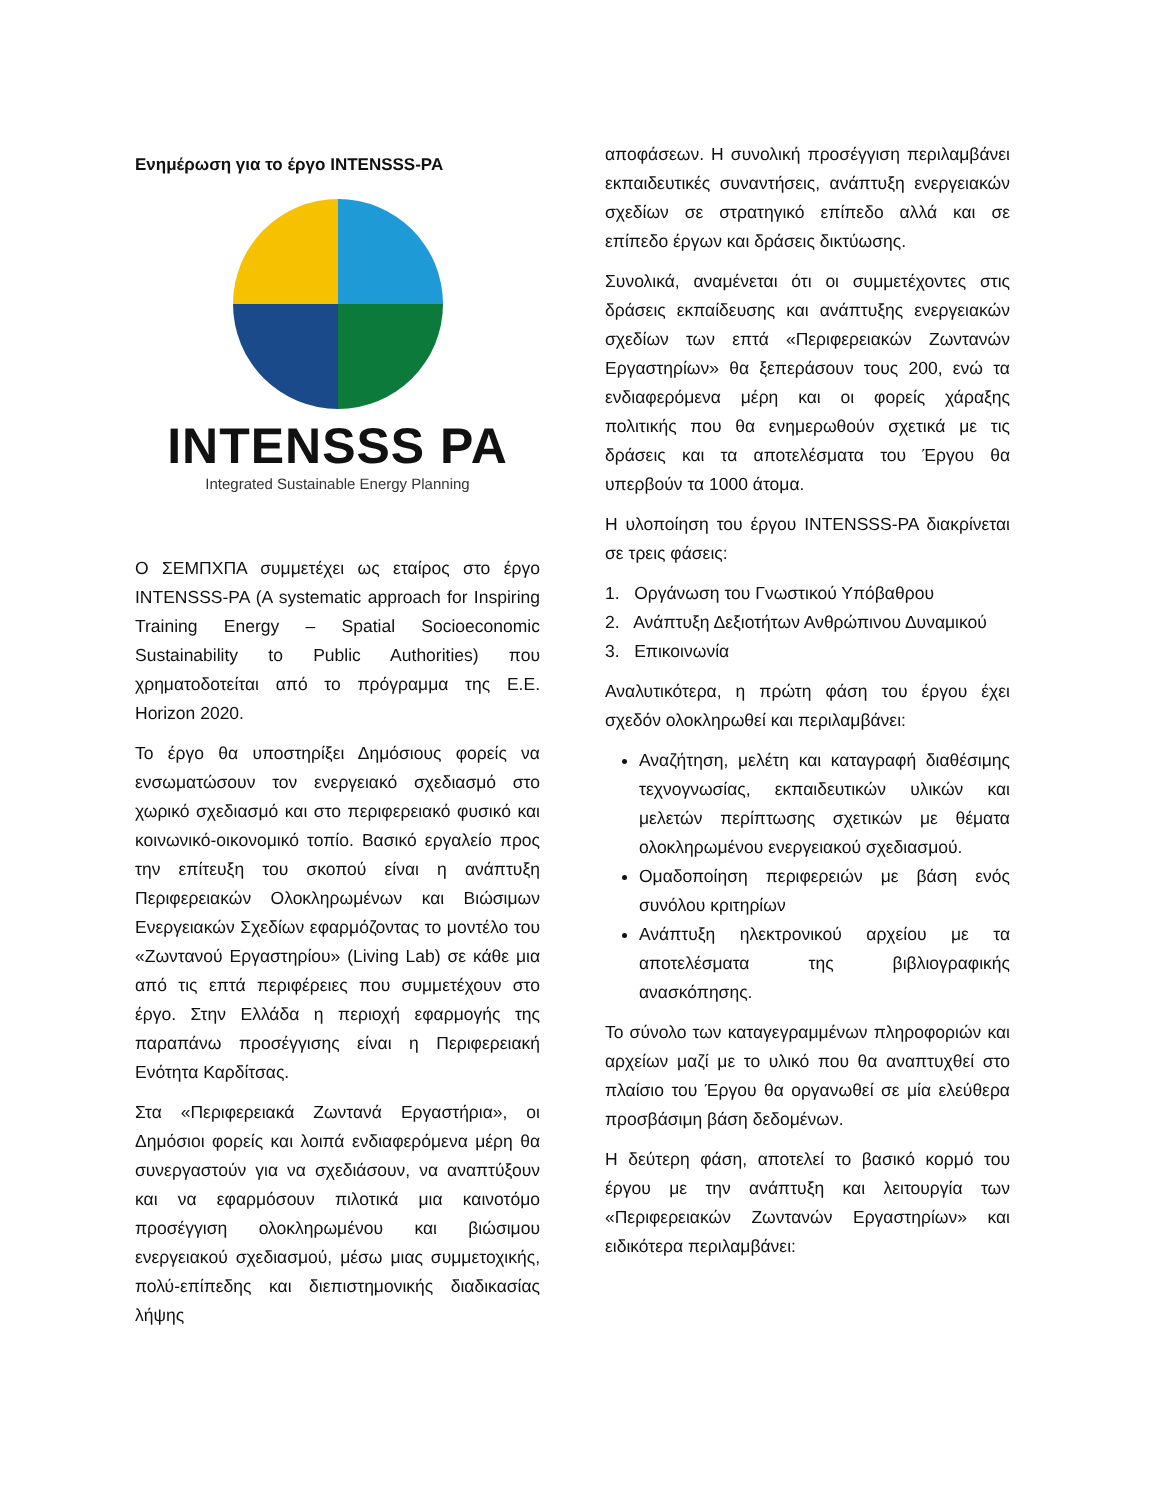Ενημέρωση για το έργο INTENSSS-PA
INTENSSS PA
Integrated Sustainable Energy Planning
Ο ΣΕΜΠΧΠΑ συμμετέχει ως εταίρος στο έργο INTENSSS-PA (A systematic approach for Inspiring Training Energy – Spatial Socioeconomic Sustainability to Public Authorities) που χρηματοδοτείται από το πρόγραμμα της Ε.Ε. Horizon 2020.
Το έργο θα υποστηρίξει Δημόσιους φορείς να ενσωματώσουν τον ενεργειακό σχεδιασμό στο χωρικό σχεδιασμό και στο περιφερειακό φυσικό και κοινωνικό-οικονομικό τοπίο. Βασικό εργαλείο προς την επίτευξη του σκοπού είναι η ανάπτυξη Περιφερειακών Ολοκληρωμένων και Βιώσιμων Ενεργειακών Σχεδίων εφαρμόζοντας το μοντέλο του «Ζωντανού Εργαστηρίου» (Living Lab) σε κάθε μια από τις επτά περιφέρειες που συμμετέχουν στο έργο. Στην Ελλάδα η περιοχή εφαρμογής της παραπάνω προσέγγισης είναι η Περιφερειακή Ενότητα Καρδίτσας.
Στα «Περιφερειακά Ζωντανά Εργαστήρια», οι Δημόσιοι φορείς και λοιπά ενδιαφερόμενα μέρη θα συνεργαστούν για να σχεδιάσουν, να αναπτύξουν και να εφαρμόσουν πιλοτικά μια καινοτόμο προσέγγιση ολοκληρωμένου και βιώσιμου ενεργειακού σχεδιασμού, μέσω μιας συμμετοχικής, πολύ-επίπεδης και διεπιστημονικής διαδικασίας λήψης
αποφάσεων. Η συνολική προσέγγιση περιλαμβάνει εκπαιδευτικές συναντήσεις, ανάπτυξη ενεργειακών σχεδίων σε στρατηγικό επίπεδο αλλά και σε επίπεδο έργων και δράσεις δικτύωσης.
Συνολικά, αναμένεται ότι οι συμμετέχοντες στις δράσεις εκπαίδευσης και ανάπτυξης ενεργειακών σχεδίων των επτά «Περιφερειακών Ζωντανών Εργαστηρίων» θα ξεπεράσουν τους 200, ενώ τα ενδιαφερόμενα μέρη και οι φορείς χάραξης πολιτικής που θα ενημερωθούν σχετικά με τις δράσεις και τα αποτελέσματα του Έργου θα υπερβούν τα 1000 άτομα.
Η υλοποίηση του έργου INTENSSS-PA διακρίνεται σε τρεις φάσεις:
1. Οργάνωση του Γνωστικού Υπόβαθρου
2. Ανάπτυξη Δεξιοτήτων Ανθρώπινου Δυναμικού
3. Επικοινωνία
Αναλυτικότερα, η πρώτη φάση του έργου έχει σχεδόν ολοκληρωθεί και περιλαμβάνει:
Αναζήτηση, μελέτη και καταγραφή διαθέσιμης τεχνογνωσίας, εκπαιδευτικών υλικών και μελετών περίπτωσης σχετικών με θέματα ολοκληρωμένου ενεργειακού σχεδιασμού.
Ομαδοποίηση περιφερειών με βάση ενός συνόλου κριτηρίων
Ανάπτυξη ηλεκτρονικού αρχείου με τα αποτελέσματα της βιβλιογραφικής ανασκόπησης.
Το σύνολο των καταγεγραμμένων πληροφοριών και αρχείων μαζί με το υλικό που θα αναπτυχθεί στο πλαίσιο του Έργου θα οργανωθεί σε μία ελεύθερα προσβάσιμη βάση δεδομένων.
Η δεύτερη φάση, αποτελεί το βασικό κορμό του έργου με την ανάπτυξη και λειτουργία των «Περιφερειακών Ζωντανών Εργαστηρίων» και ειδικότερα περιλαμβάνει: